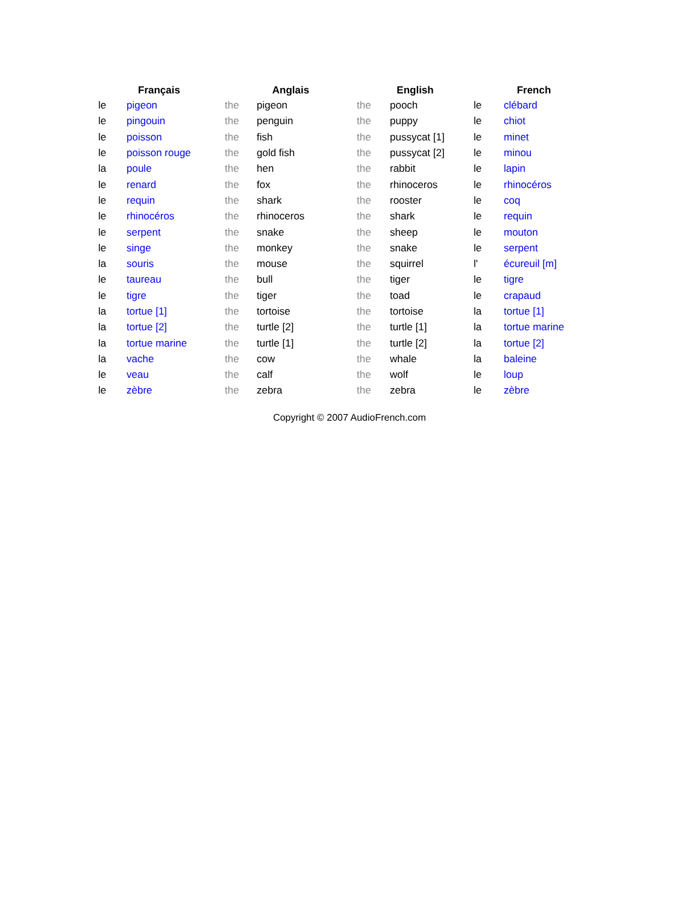| Français | | Anglais | | English | | French | |
| --- | --- | --- | --- | --- | --- | --- | --- |
| le | pigeon | the | pigeon | the | pooch | le | clébard |
| le | pingouin | the | penguin | the | puppy | le | chiot |
| le | poisson | the | fish | the | pussycat [1] | le | minet |
| le | poisson rouge | the | gold fish | the | pussycat [2] | le | minou |
| la | poule | the | hen | the | rabbit | le | lapin |
| le | renard | the | fox | the | rhinoceros | le | rhinocéros |
| le | requin | the | shark | the | rooster | le | coq |
| le | rhinocéros | the | rhinoceros | the | shark | le | requin |
| le | serpent | the | snake | the | sheep | le | mouton |
| le | singe | the | monkey | the | snake | le | serpent |
| la | souris | the | mouse | the | squirrel | l' | écureuil [m] |
| le | taureau | the | bull | the | tiger | le | tigre |
| le | tigre | the | tiger | the | toad | le | crapaud |
| la | tortue [1] | the | tortoise | the | tortoise | la | tortue [1] |
| la | tortue [2] | the | turtle [2] | the | turtle [1] | la | tortue marine |
| la | tortue marine | the | turtle [1] | the | turtle [2] | la | tortue [2] |
| la | vache | the | cow | the | whale | la | baleine |
| le | veau | the | calf | the | wolf | le | loup |
| le | zèbre | the | zebra | the | zebra | le | zèbre |
Copyright © 2007 AudioFrench.com